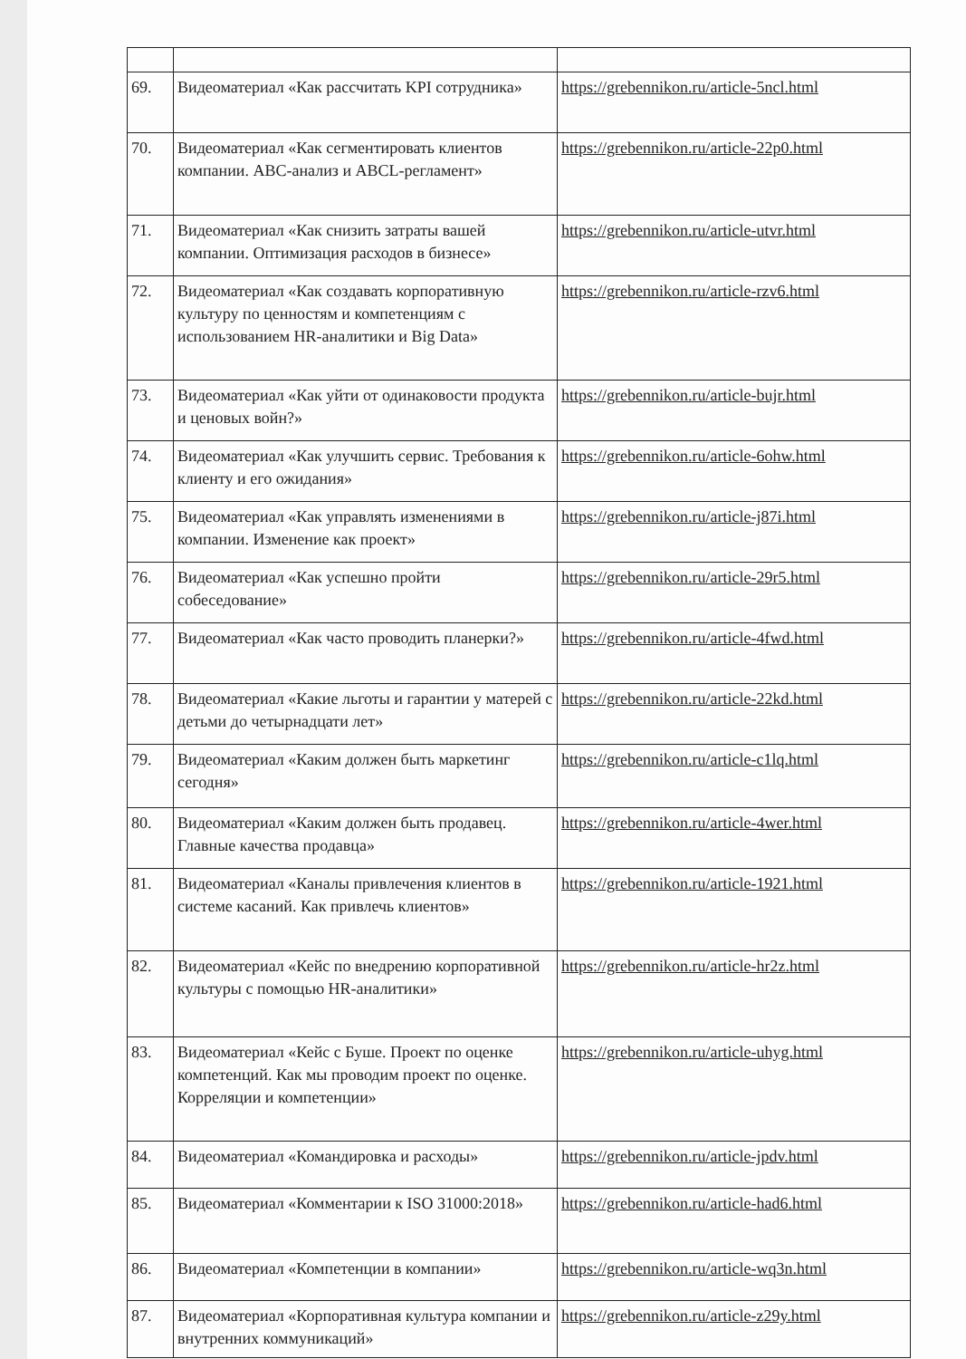| 69. | Видеоматериал «Как рассчитать KPI сотрудника» | https://grebennikon.ru/article-5ncl.html |
| 70. | Видеоматериал «Как сегментировать клиентов компании. ABC-анализ и ABCL-регламент» | https://grebennikon.ru/article-22p0.html |
| 71. | Видеоматериал «Как снизить затраты вашей компании. Оптимизация расходов в бизнесе» | https://grebennikon.ru/article-utvr.html |
| 72. | Видеоматериал «Как создавать корпоративную культуру по ценностям и компетенциям с использованием HR-аналитики и Big Data» | https://grebennikon.ru/article-rzv6.html |
| 73. | Видеоматериал «Как уйти от одинаковости продукта и ценовых войн?» | https://grebennikon.ru/article-bujr.html |
| 74. | Видеоматериал «Как улучшить сервис. Требования к клиенту и его ожидания» | https://grebennikon.ru/article-6ohw.html |
| 75. | Видеоматериал «Как управлять изменениями в компании. Изменение как проект» | https://grebennikon.ru/article-j87i.html |
| 76. | Видеоматериал «Как успешно пройти собеседование» | https://grebennikon.ru/article-29r5.html |
| 77. | Видеоматериал «Как часто проводить планерки?» | https://grebennikon.ru/article-4fwd.html |
| 78. | Видеоматериал «Какие льготы и гарантии у матерей с детьми до четырнадцати лет» | https://grebennikon.ru/article-22kd.html |
| 79. | Видеоматериал «Каким должен быть маркетинг сегодня» | https://grebennikon.ru/article-c1lq.html |
| 80. | Видеоматериал «Каким должен быть продавец. Главные качества продавца» | https://grebennikon.ru/article-4wer.html |
| 81. | Видеоматериал «Каналы привлечения клиентов в системе касаний. Как привлечь клиентов» | https://grebennikon.ru/article-1921.html |
| 82. | Видеоматериал «Кейс по внедрению корпоративной культуры с помощью HR-аналитики» | https://grebennikon.ru/article-hr2z.html |
| 83. | Видеоматериал «Кейс с Буше. Проект по оценке компетенций. Как мы проводим проект по оценке. Корреляции и компетенции» | https://grebennikon.ru/article-uhyg.html |
| 84. | Видеоматериал «Командировка и расходы» | https://grebennikon.ru/article-jpdv.html |
| 85. | Видеоматериал «Комментарии к ISO 31000:2018» | https://grebennikon.ru/article-had6.html |
| 86. | Видеоматериал «Компетенции в компании» | https://grebennikon.ru/article-wq3n.html |
| 87. | Видеоматериал «Корпоративная культура компании и внутренних коммуникаций» | https://grebennikon.ru/article-z29y.html |